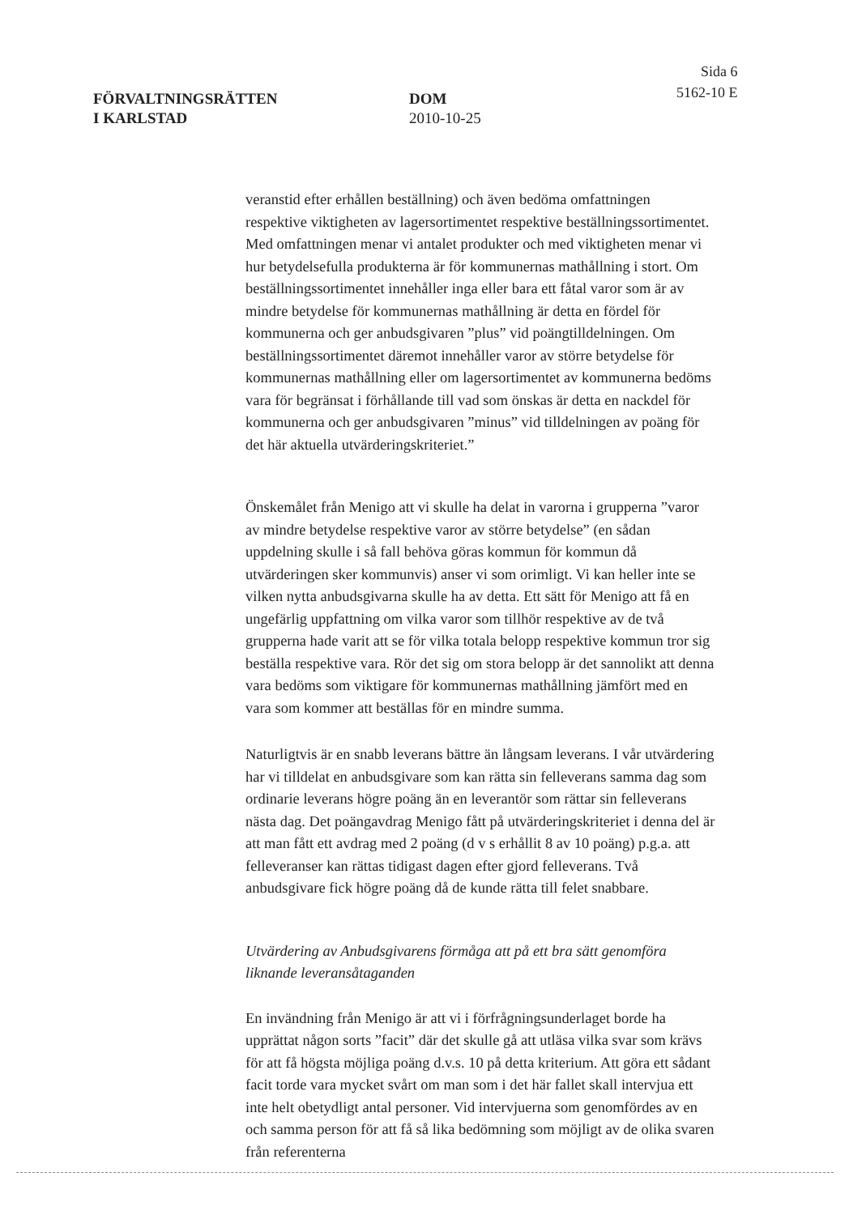FÖRVALTNINGSRÄTTEN
I KARLSTAD
DOM
2010-10-25
Sida 6
5162-10 E
veranstid efter erhållen beställning) och även bedöma omfattningen respektive viktigheten av lagersortimentet respektive beställningssortimentet. Med omfattningen menar vi antalet produkter och med viktigheten menar vi hur betydelsefulla produkterna är för kommunernas mathållning i stort. Om beställningssortimentet innehåller inga eller bara ett fåtal varor som är av mindre betydelse för kommunernas mathållning är detta en fördel för kommunerna och ger anbudsgivaren ”plus” vid poängtilldelningen. Om beställningssortimentet däremot innehåller varor av större betydelse för kommunernas mathållning eller om lagersortimentet av kommunerna bedöms vara för begränsat i förhållande till vad som önskas är detta en nackdel för kommunerna och ger anbudsgivaren ”minus” vid tilldelningen av poäng för det här aktuella utvärderingskriteriet.”
Önskemålet från Menigo att vi skulle ha delat in varorna i grupperna ”varor av mindre betydelse respektive varor av större betydelse” (en sådan uppdelning skulle i så fall behöva göras kommun för kommun då utvärderingen sker kommunvis) anser vi som orimligt. Vi kan heller inte se vilken nytta anbudsgivarna skulle ha av detta. Ett sätt för Menigo att få en ungefärlig uppfattning om vilka varor som tillhör respektive av de två grupperna hade varit att se för vilka totala belopp respektive kommun tror sig beställa respektive vara. Rör det sig om stora belopp är det sannolikt att denna vara bedöms som viktigare för kommunernas mathållning jämfört med en vara som kommer att beställas för en mindre summa.
Naturligtvis är en snabb leverans bättre än långsam leverans. I vår utvärdering har vi tilldelat en anbudsgivare som kan rätta sin felleverans samma dag som ordinarie leverans högre poäng än en leverantör som rättar sin felleverans nästa dag. Det poängavdrag Menigo fått på utvärderingskriteriet i denna del är att man fått ett avdrag med 2 poäng (d v s erhållit 8 av 10 poäng) p.g.a. att felleveranser kan rättas tidigast dagen efter gjord felleverans. Två anbudsgivare fick högre poäng då de kunde rätta till felet snabbare.
Utvärdering av Anbudsgivarens förmåga att på ett bra sätt genomföra liknande leveransåtaganden
En invändning från Menigo är att vi i förfrågningsunderlaget borde ha upprättat någon sorts ”facit” där det skulle gå att utläsa vilka svar som krävs för att få högsta möjliga poäng d.v.s. 10 på detta kriterium. Att göra ett sådant facit torde vara mycket svårt om man som i det här fallet skall intervjua ett inte helt obetydligt antal personer. Vid intervjuerna som genomfördes av en och samma person för att få så lika bedömning som möjligt av de olika svaren från referenterna